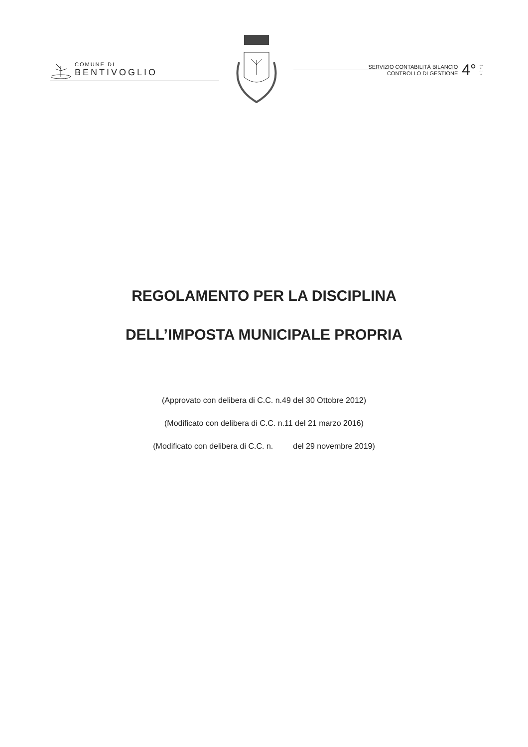COMUNE DI
BENTIVOGLIO
SERVIZIO CONTABILITÀ BILANCIO
CONTROLLO DI GESTIONE
4°
s e t t o r e
REGOLAMENTO PER LA DISCIPLINA
DELL’IMPOSTA MUNICIPALE PROPRIA
(Approvato con delibera di C.C. n.49 del 30 Ottobre 2012)
(Modificato con delibera di C.C. n.11 del 21 marzo 2016)
(Modificato con delibera di C.C. n. del 29 novembre 2019)